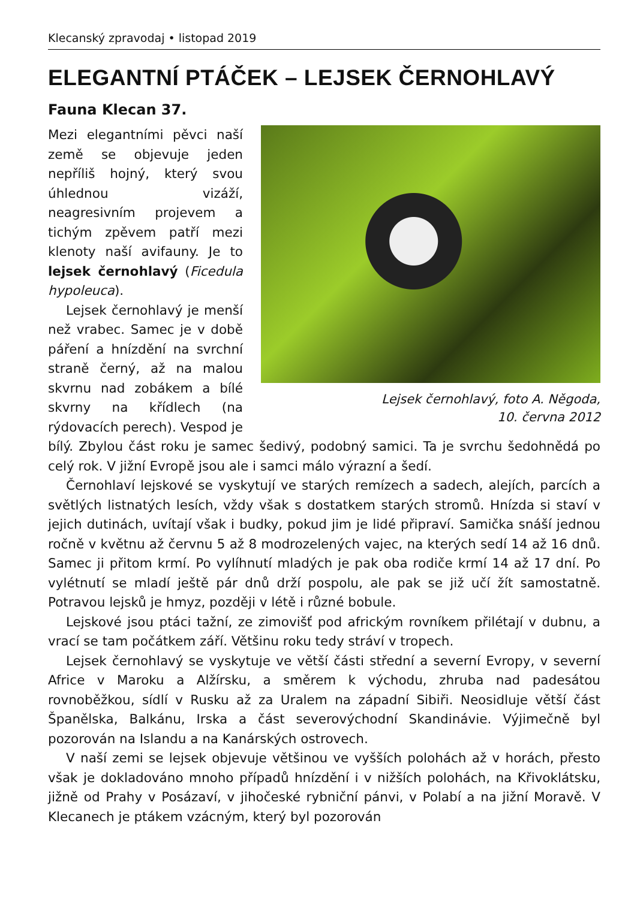Klecanský zpravodaj • listopad 2019
ELEGANTNÍ PTÁČEK – LEJSEK ČERNOHLAVÝ
Fauna Klecan 37.
Lejsek černohlavý, foto A. Něgoda,
10. června 2012
Mezi elegantními pěvci naší země se objevuje jeden nepříliš hojný, který svou úhlednou vizáží, neagresivním projevem a tichým zpěvem patří mezi klenoty naší avifauny. Je to lejsek černohlavý (Ficedula hypoleuca).
Lejsek černohlavý je menší než vrabec. Samec je v době páření a hnízdění na svrchní straně černý, až na malou skvrnu nad zobákem a bílé skvrny na křídlech (na rýdovacích perech). Vespod je bílý. Zbylou část roku je samec šedivý, podobný samici. Ta je svrchu šedohnědá po celý rok. V jižní Evropě jsou ale i samci málo výrazní a šedí.
Černohlaví lejskové se vyskytují ve starých remízech a sadech, alejích, parcích a světlých listnatých lesích, vždy však s dostatkem starých stromů. Hnízda si staví v jejich dutinách, uvítají však i budky, pokud jim je lidé připraví. Samička snáší jednou ročně v květnu až červnu 5 až 8 modrozelených vajec, na kterých sedí 14 až 16 dnů. Samec ji přitom krmí. Po vylíhnutí mladých je pak oba rodiče krmí 14 až 17 dní. Po vylétnutí se mladí ještě pár dnů drží pospolu, ale pak se již učí žít samostatně. Potravou lejsků je hmyz, později v létě i různé bobule.
Lejskové jsou ptáci tažní, ze zimovišť pod africkým rovníkem přilétají v dubnu, a vrací se tam počátkem září. Většinu roku tedy stráví v tropech.
Lejsek černohlavý se vyskytuje ve větší části střední a severní Evropy, v severní Africe v Maroku a Alžírsku, a směrem k východu, zhruba nad padesátou rovnoběžkou, sídlí v Rusku až za Uralem na západní Sibiři. Neosidluje větší část Španělska, Balkánu, Irska a část severovýchodní Skandinávie. Výjimečně byl pozorován na Islandu a na Kanárských ostrovech.
V naší zemi se lejsek objevuje většinou ve vyšších polohách až v horách, přesto však je dokladováno mnoho případů hnízdění i v nižších polohách, na Křivoklátsku, jižně od Prahy v Posázaví, v jihočeské rybniční pánvi, v Polabí a na jižní Moravě. V Klecanech je ptákem vzácným, který byl pozorován